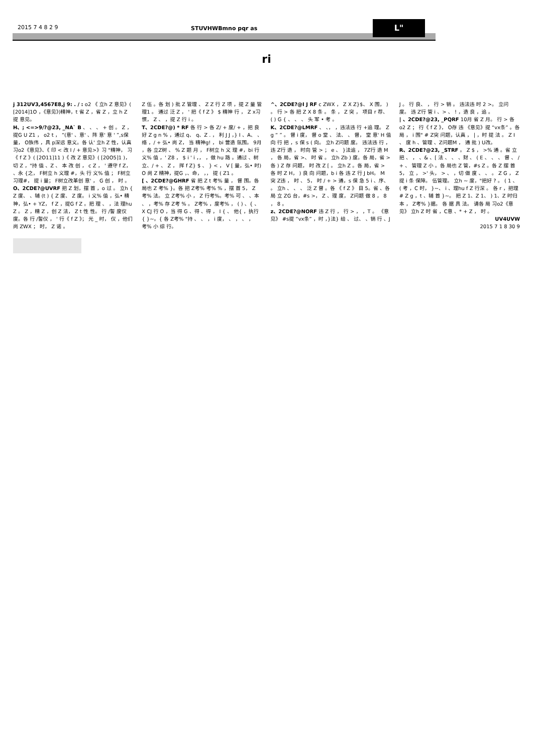2015 7 4 8 2 9 STUVHWBmno pqr as L"
ri
j 312UV3,4567E8,j 9: . / : o2 《 立h Z 意见》( [2014]1O ，《意见》)精神，t 省 Z ，省 Z ，立 h Z 提 意见。
H、; <=>9/?@23, _NA` B 、 、 、 + 创 。 Z ，提G U Z1 ， o2 t ， “(意' 、意' 、阵 意' 意 ' ”,s保 量， O族伟 ，具 p深远 意义。各 认' 立h Z 性，认真 习o2《意见》、《 印 < 改 I / + 意见>》习 "精神， 习《 f Z 》( [2O11]11 )《 改 Z 意见》( [20O5]1 )，切 Z ，"持 值 、Z 、 本 改 创 ， c Z ， ' 遵守 f Z， 、永 {之， F树立 h 义理 #，头 行 义% 值 ； F树立 习理#， 提 i 量； F树立改革创 意' ， G 创 ， 时 。
O、2CDE?@UVRF 把 Z 划，摆 首 ，o 过 。 立h { Z 度、 、辅 (t ) { Z 度、 Z 度。 i 义% 值 ，弘• 精神，弘• + YZ， f Z ，提G f Z 。把 理 、 ，法 理hu Z 。 Z ，精 Z ，创 Z 法， Z t 性 性。 行 /誓 度仪 度。各 行 /誓仪 ， ' 行《 f Z 》； 光 _ 时， 仪 ，他们 尚 ZWX ； 时， Z 诺 。
Z 伍 。各 划 ) 批 Z 管理 、 Z Z 行 Z 项 ，提 Z 量 管理1 。 通过 泛 Z ， ' 把《 f Z 》 $ 精神 行 ， Z x习惯， Z 、 ，提 Z 行 i 。
T、2CDE?@) * RF 各 行 > 各 Z/ + 度/ + ，把 良好 Z g n % ，通过 q、 q、Z . ， 利 J J ，} I 、A、 、络 ，/ + 弘• 尚 Z， 当 精神g! ， bi 营造 氛围。 9月 ，各 立Z树 、 % Z 题 月 ， F树立 h 义 理 #，bi 行 义% 值 ，' Z8 ， $ i ' i ，， ，做 hu 路 。通过 、树立、/ + 、 Z ， 挥 f Z} $ 、 } < ， V [ 量，弘• 时) O 尚 Z 精神，提G ，、命， ，， 提 ( Z1 。
[ 、2CDE?@GHRF 省 把 Z t 考% 量 ， 督 围。各 局也 Z 考% }。各 把 Z考% 考% % ，摆 首 5， Z考% 法。 立 Z考% 小 ， Z 行考%。考% 可 、 、本 、 ，考% 存 Z考 % 。 Z考% ，度考% ， ( ) 、{ 、 X CJ 行 O ，当 得 G 、得 、得 ， I { 、 他{ ，执行 { }~。{ 各 Z考% "持 、 、 ， i 度， 、 ， 、 ，考% 小 综 行。
^、2CDE?@I J RF c ZWX ， Z X Z}$、 X 围， ) 。 行 > 各 把 Z X 8 条 。 条 ， Z 突 ， 项目 r 荐、 ( ) G { 、 、 、 头 军 • 考 。
K、2CDE?@LMRF 、 、， ，违法违 行 +追 理。 Z g “ ” 。 督 i 度， 督 o 堂 、 法、 、 督， 堂 意' H 值 向 行 把 ，s 保 s ( 向。 立h Z问题 度。 违法违 行 ， 违 Z行 造 ， 时向 管 > ； e 、 }法追 ， 7Z行 造 M ， 各 局，省 >、 时 省 。 立h Zb ) 度。各 局，省 > 各 ) Z 存 问题， 时 改 Z [ 。 立h Z 。各 局，省 > 各 时 Z H， ) 良 向 问题，b i 各 违 Z 行 J bH。 M 突 Z违 ， 时 、 5， 时 / + > 通，s 保 急 5 i 、序、 。 立h 、 、 、 泛 Z 督 。各 《 f Z 》 目 5。省 、各 局 立 ZG 台，#s >， Z 、理 度， Z问题 做 8 ， 8 ， 8 。
z、2CDE?@NORF 违 Z 行 ， 行 > ， ，T 。 《意见》 #s提 “vx条” ，时 ，}法} 给 、 过、 、销 行 、J J 。 行 良、 ， 行 > 销 。 违法违 时 2 >。 立问 度。 违 Z行 管 i 、> 、 ! ，造 良 ，追 。
| 、2CDE?@23, _PQRF 10月 省 Z 月。 行 > 各 o2 Z ； 行《 f Z 》， O存 违 《意见》提 “vx条” 。各 局 ， i 围" # Z突 问题，认真 ， | ，时 提 法 。 Z I 、 度 h 、管理 、Z问题M ， 通 批 ) U改。
R、2CDE?@23, _STRF 。 Z $ ， >% 通 。省 立 把 、 ， 、& 、[ 法 、 、 、财 、 ( E 、 、 、 督 、 / + 、 管理 Z 小 。各 局也 Z 管，#s Z 。各 Z 摆 首 5， 立 ， >' 头， > 、 ，切 做 度 、 、 。 Z G ， Z 提 i 条 保障。 伍管理。 立h ~ 度，"把好 ? 。 ( 1 、 ( 考 ，C 时， }~、 i 、理hu f Z 行深 。 各 r ，把理 # Z g ，t 、辅 首 }~。 把 Z 1、Z 1、 ) 1、Z 时归 本 ， Z考% }据。 各 据 具 法。 请各 局 习o2《意见》 立h Z 时 省 ，C意 、* + Z ， 时 。
UV4UVW
2015 7 1 8 30 9